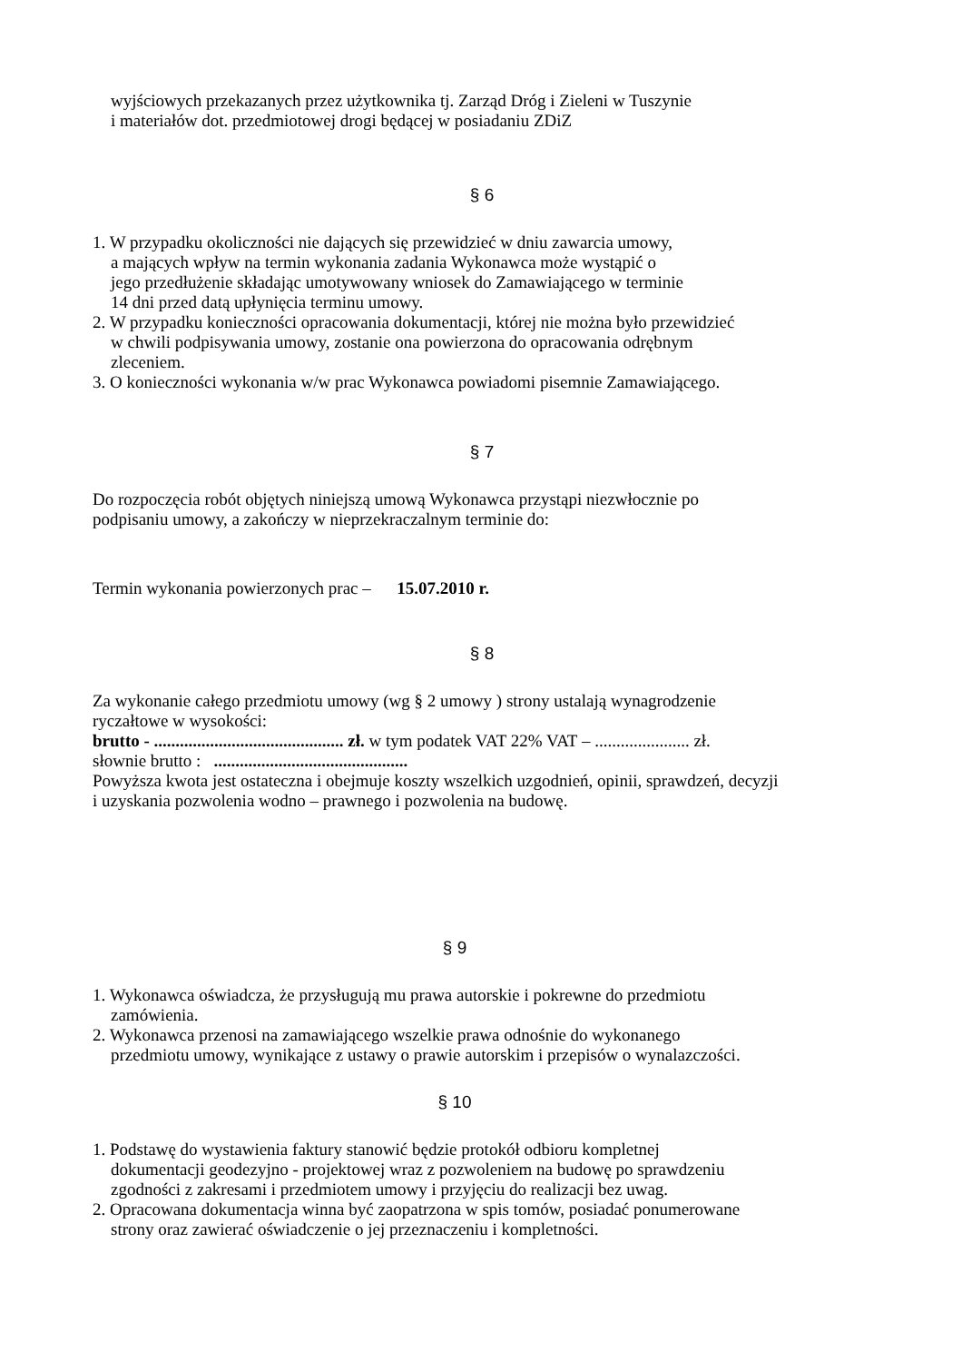wyjściowych przekazanych przez użytkownika tj. Zarząd Dróg i Zieleni w Tuszynie
i materiałów dot. przedmiotowej drogi będącej w posiadaniu ZDiZ
§ 6
1. W przypadku okoliczności nie dających się przewidzieć w dniu zawarcia umowy,
a mających wpływ na termin wykonania zadania Wykonawca może wystąpić o
jego przedłużenie składając umotywowany wniosek do Zamawiającego w terminie
14 dni przed datą upłynięcia terminu umowy.
2. W przypadku konieczności opracowania dokumentacji, której nie można było przewidzieć
w chwili podpisywania umowy, zostanie ona powierzona do opracowania odrębnym
zleceniem.
3. O konieczności wykonania w/w prac Wykonawca powiadomi pisemnie Zamawiającego.
§ 7
Do rozpoczęcia robót objętych niniejszą umową Wykonawca przystąpi niezwłocznie po
podpisaniu umowy, a zakończy w nieprzekraczalnym terminie do:
Termin wykonania powierzonych prac – 15.07.2010 r.
§ 8
Za wykonanie całego przedmiotu umowy (wg § 2 umowy ) strony ustalają wynagrodzenie
ryczałtowe w wysokości:
brutto - ............................................ zł. w tym podatek VAT 22% VAT – ...................... zł.
słownie brutto : .............................................
Powyższa kwota jest ostateczna i obejmuje koszty wszelkich uzgodnień, opinii, sprawdzeń, decyzji
i uzyskania pozwolenia wodno – prawnego i pozwolenia na budowę.
§ 9
1. Wykonawca oświadcza, że przysługują mu prawa autorskie i pokrewne do przedmiotu
zamówienia.
2. Wykonawca przenosi na zamawiającego wszelkie prawa odnośnie do wykonanego
przedmiotu umowy, wynikające z ustawy o prawie autorskim i przepisów o wynalazczości.
§ 10
1. Podstawę do wystawienia faktury stanowić będzie protokół odbioru kompletnej
dokumentacji geodezyjno - projektowej wraz z pozwoleniem na budowę po sprawdzeniu
zgodności z zakresami i przedmiotem umowy i przyjęciu do realizacji bez uwag.
2. Opracowana dokumentacja winna być zaopatrzona w spis tomów, posiadać ponumerowane
strony oraz zawierać oświadczenie o jej przeznaczeniu i kompletności.